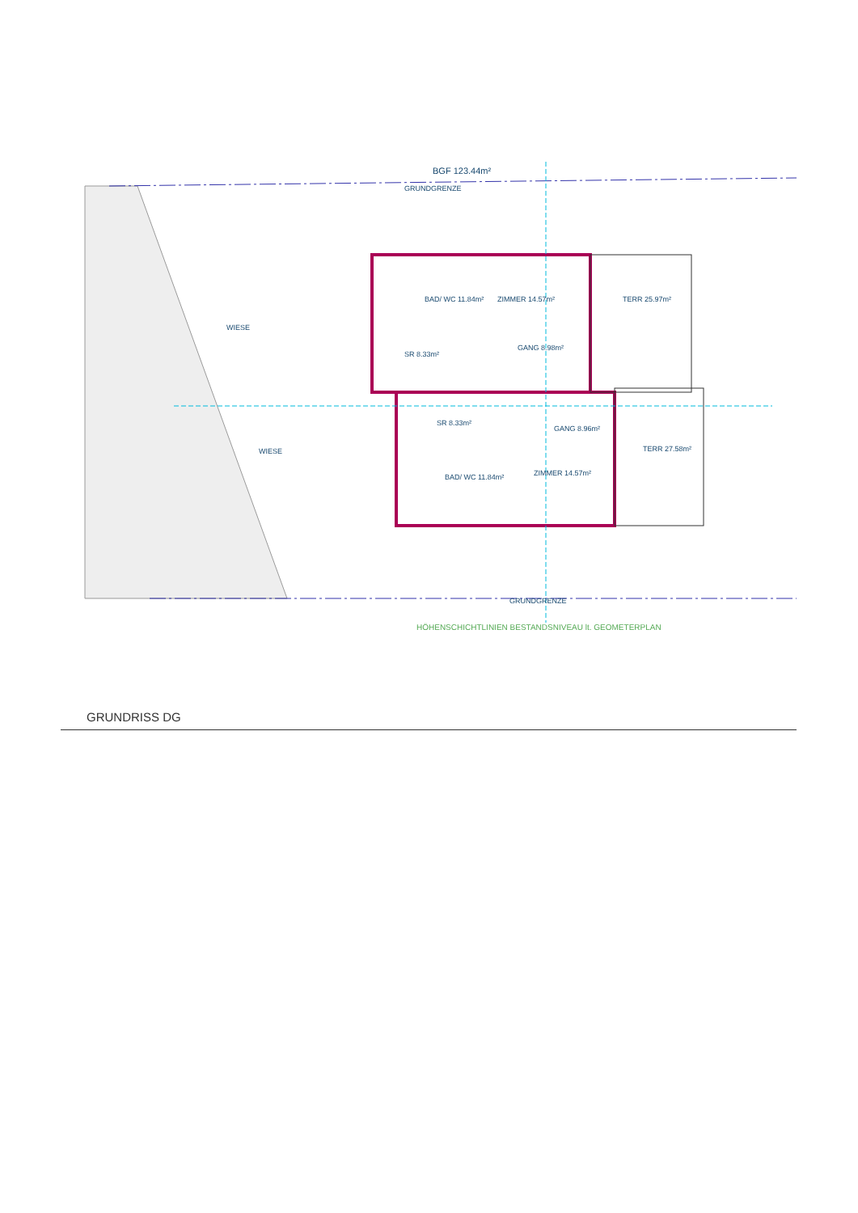BGF 123.44m²
GRUNDGRENZE
BAD/ WC 11.84m² ZIMMER 14.57m² TERR 25.97m²
SR 8.33m²
GANG 8.98m²
SR 8.33m²
GANG 8.96m²
TERR 27.58m²
ZIMMER 14.57m²
BAD/ WC 11.84m²
WIESE
WIESE
GRUNDGRENZE
HÖHENSCHICHTLINIEN BESTANDSNIVEAU lt. GEOMETERPLAN
GRUNDRISS DG